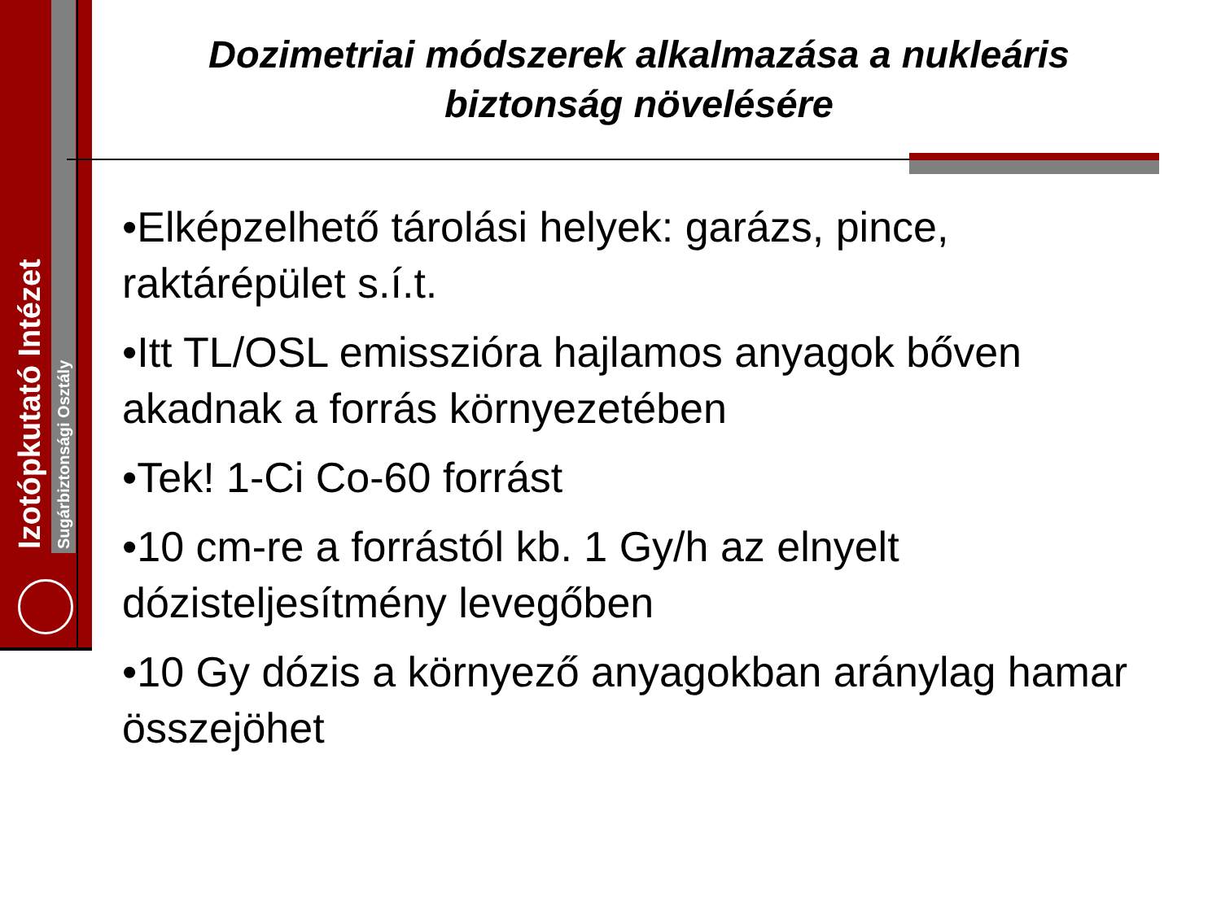Izotópkutató Intézet
Sugárbiztonsági Osztály
Dozimetriai módszerek alkalmazása a nukleáris biztonság növelésére
•Elképzelhető tárolási helyek: garázs, pince, raktárépület s.í.t.
•Itt TL/OSL emisszióra hajlamos anyagok bőven akadnak a forrás környezetében
•Tek! 1-Ci Co-60 forrást
•10 cm-re a forrástól kb. 1 Gy/h az elnyelt dózisteljesítmény levegőben
•10 Gy dózis a környező anyagokban aránylag hamar összejöhet